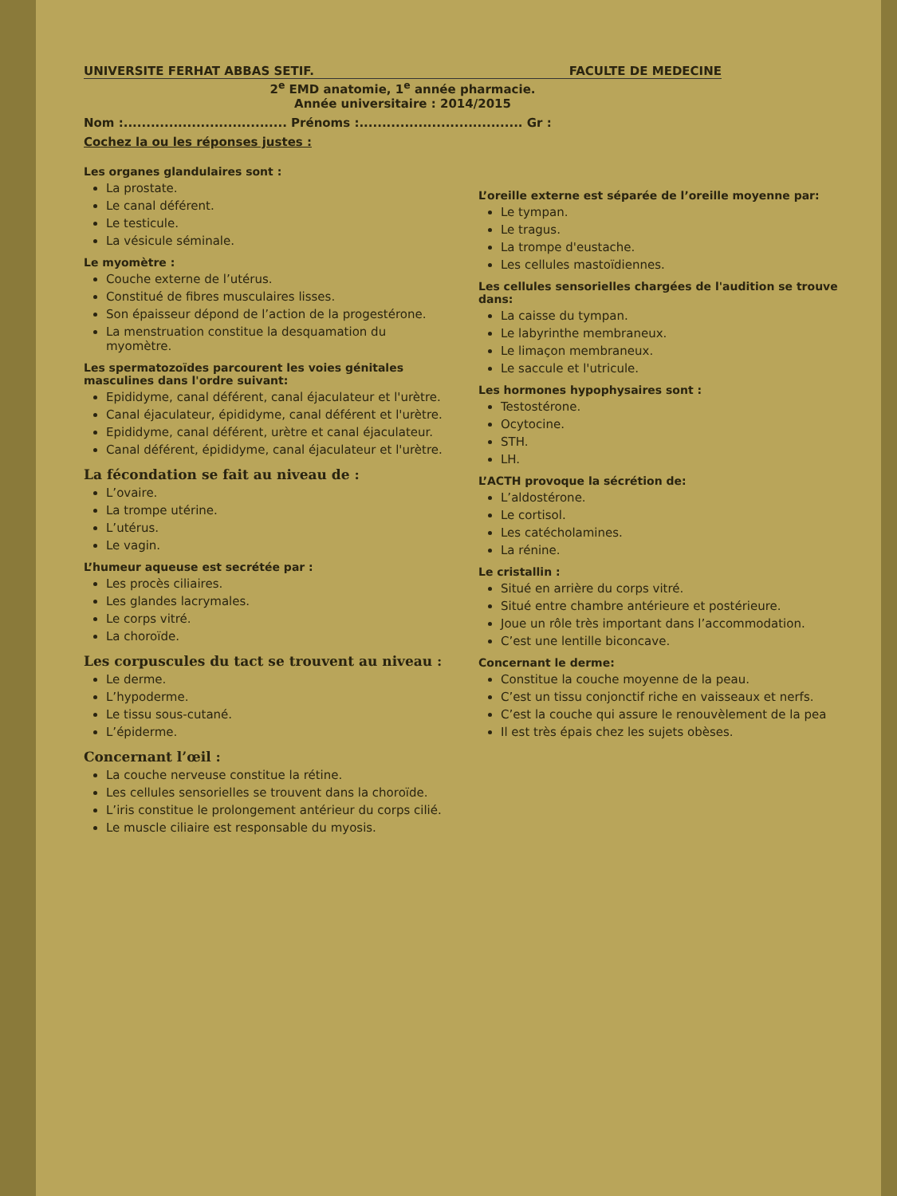UNIVERSITE FERHAT ABBAS SETIF. FACULTE DE MEDECINE
2<sup>e</sup> EMD anatomie, 1<sup>e</sup> année pharmacie.
Année universitaire : 2014/2015
Nom :.................................... Prénoms :.................................... Gr :
Cochez la ou les réponses justes :
Les organes glandulaires sont :
La prostate.
Le canal déférent.
Le testicule.
La vésicule séminale.
Le myomètre :
Couche externe de l’utérus.
Constitué de fibres musculaires lisses.
Son épaisseur dépond de l’action de la progestérone.
La menstruation constitue la desquamation du myomètre.
Les spermatozoïdes parcourent les voies génitales masculines dans l'ordre suivant:
Epididyme, canal déférent, canal éjaculateur et l'urètre.
Canal éjaculateur, épididyme, canal déférent et l'urètre.
Epididyme, canal déférent, urètre et canal éjaculateur.
Canal déférent, épididyme, canal éjaculateur et l'urètre.
La fécondation se fait au niveau de :
L’ovaire.
La trompe utérine.
L’utérus.
Le vagin.
L’humeur aqueuse est secrétée par :
Les procès ciliaires.
Les glandes lacrymales.
Le corps vitré.
La choroïde.
Les corpuscules du tact se trouvent au niveau :
Le derme.
L’hypoderme.
Le tissu sous-cutané.
L’épiderme.
Concernant l’œil :
La couche nerveuse constitue la rétine.
Les cellules sensorielles se trouvent dans la choroïde.
L’iris constitue le prolongement antérieur du corps cilié.
Le muscle ciliaire est responsable du myosis.
L’oreille externe est séparée de l’oreille moyenne par:
Le tympan.
Le tragus.
La trompe d'eustache.
Les cellules mastoïdiennes.
Les cellules sensorielles chargées de l'audition se trouve dans:
La caisse du tympan.
Le labyrinthe membraneux.
Le limaçon membraneux.
Le saccule et l'utricule.
Les hormones hypophysaires sont :
Testostérone.
Ocytocine.
STH.
LH.
L’ACTH provoque la sécrétion de:
L’aldostérone.
Le cortisol.
Les catécholamines.
La rénine.
Le cristallin :
Situé en arrière du corps vitré.
Situé entre chambre antérieure et postérieure.
Joue un rôle très important dans l’accommodation.
C’est une lentille biconcave.
Concernant le derme:
Constitue la couche moyenne de la peau.
C’est un tissu conjonctif riche en vaisseaux et nerfs.
C’est la couche qui assure le renouvèlement de la pea
Il est très épais chez les sujets obèses.